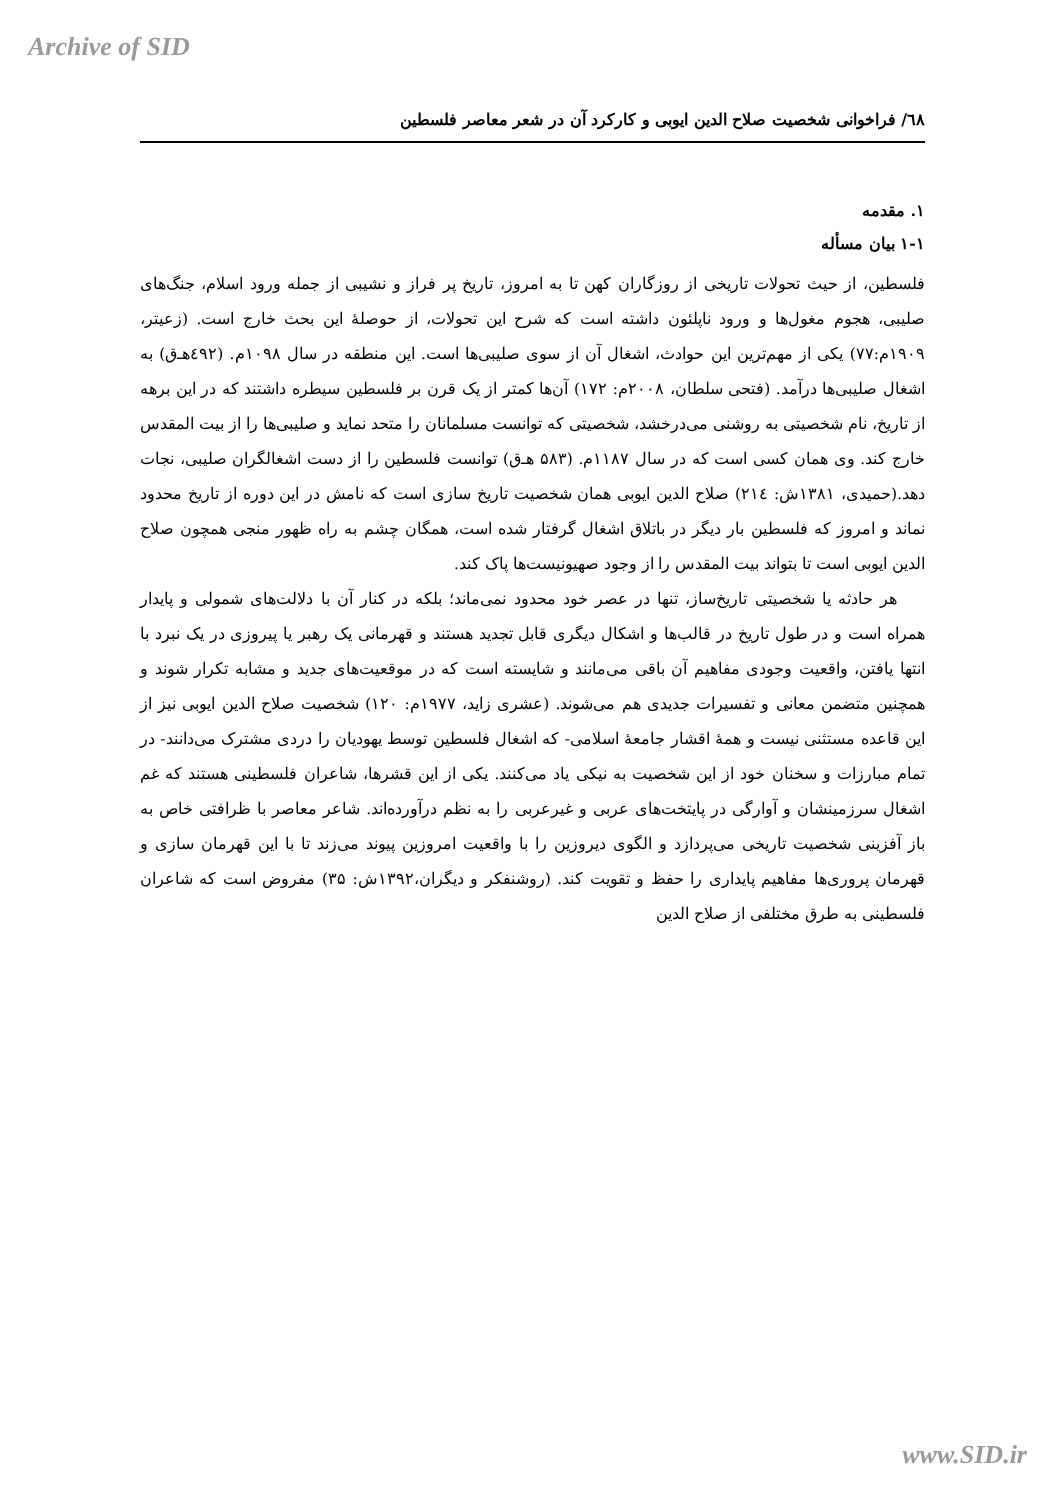Archive of SID
٦٨/ فراخوانی شخصیت صلاح الدین ایوبی و کارکرد آن در شعر معاصر فلسطین
۱. مقدمه
۱-۱ بیان مسأله
فلسطین، از حیث تحولات تاریخی از روزگاران کهن تا به امروز، تاریخ پر فراز و نشیبی از جمله ورود اسلام، جنگ‌های صلیبی، هجوم مغول‌ها و ورود ناپلئون داشته است که شرح این تحولات، از حوصلهٔ این بحث خارج است. (زعیتر، ۱۹۰۹م:۷۷) یکی از مهم‌ترین این حوادث، اشغال آن از سوی صلیبی‌ها است. این منطقه در سال ۱۰۹۸م. (٤۹۲هـ‌ق) به اشغال صلیبی‌ها درآمد. (فتحی سلطان، ۲۰۰۸م: ۱۷۲) آن‌ها کمتر از یک قرن بر فلسطین سیطره داشتند که در این برهه از تاریخ، نام شخصیتی به روشنی می‌درخشد، شخصیتی که توانست مسلمانان را متحد نماید و صلیبی‌ها را از بیت المقدس خارج کند. وی همان کسی است که در سال ۱۱۸۷م. (۵۸۳ هـ‌ق) توانست فلسطین را از دست اشغالگران صلیبی، نجات دهد.(حمیدی، ۱۳۸۱ش: ۲۱٤) صلاح الدین ایوبی همان شخصیت تاریخ سازی است که نامش در این دوره از تاریخ محدود نماند و امروز که فلسطین بار دیگر در باتلاق اشغال گرفتار شده است، همگان چشم به راه ظهور منجی همچون صلاح الدین ایوبی است تا بتواند بیت المقدس را از وجود صهیونیست‌ها پاک کند.
هر حادثه یا شخصیتی تاریخ‌ساز، تنها در عصر خود محدود نمی‌ماند؛ بلکه در کنار آن با دلالت‌های شمولی و پایدار همراه است و در طول تاریخ در قالب‌ها و اشکال دیگری قابل تجدید هستند و قهرمانی یک رهبر یا پیروزی در یک نبرد با انتها یافتن، واقعیت وجودی مفاهیم آن باقی می‌مانند و شایسته است که در موقعیت‌های جدید و مشابه تکرار شوند و همچنین متضمن معانی و تفسیرات جدیدی هم می‌شوند. (عشری زاید، ۱۹۷۷م: ۱۲۰) شخصیت صلاح الدین ایوبی نیز از این قاعده مستثنی نیست و همهٔ اقشار جامعهٔ اسلامی- که اشغال فلسطین توسط یهودیان را دردی مشترک می‌دانند- در تمام مبارزات و سخنان خود از این شخصیت به نیکی یاد می‌کنند. یکی از این قشرها، شاعران فلسطینی هستند که غم اشغال سرزمینشان و آوارگی در پایتخت‌های عربی و غیرعربی را به نظم درآورده‌اند. شاعر معاصر با ظرافتی خاص به باز آفزینی شخصیت تاریخی می‌پردازد و الگوی دیروزین را با واقعیت امروزین پیوند می‌زند تا با این قهرمان سازی و قهرمان پروری‌ها مفاهیم پایداری را حفظ و تقویت کند. (روشنفکر و دیگران،۱۳۹۲ش: ۳۵) مفروض است که شاعران فلسطینی به طرق مختلفی از صلاح الدین
www.SID.ir